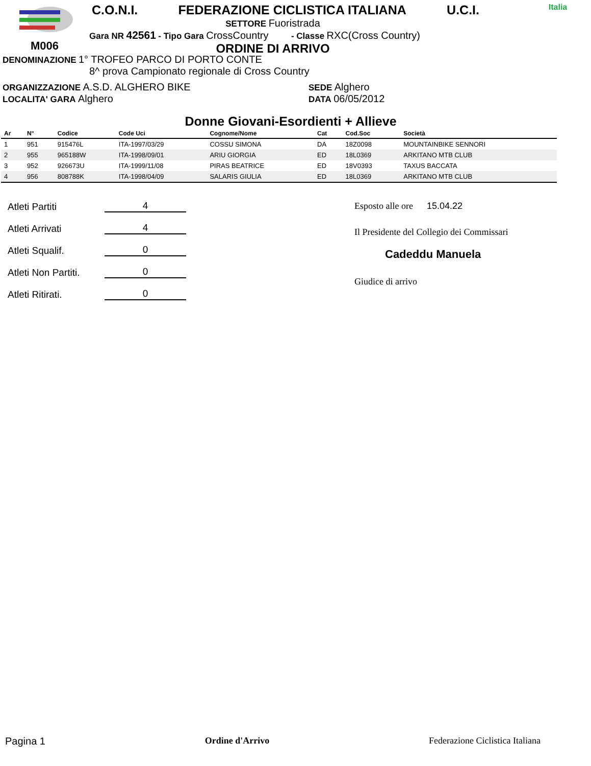M006
C.O.N.I. FEDERAZIONE CICLISTICA ITALIANA U.C.I.
SETTORE Fuoristrada
Gara NR 42561 - Tipo Gara CrossCountry - Classe RXC(Cross Country)
ORDINE DI ARRIVO
Italia
DENOMINAZIONE 1° TROFEO PARCO DI PORTO CONTE
8^ prova Campionato regionale di Cross Country
ORGANIZZAZIONE A.S.D. ALGHERO BIKE
LOCALITA' GARA Alghero
SEDE Alghero
DATA 06/05/2012
Donne Giovani-Esordienti + Allieve
| Ar | N° | Codice | Code Uci | Cognome/Nome | Cat | Cod.Soc | Società |
| --- | --- | --- | --- | --- | --- | --- | --- |
| 1 | 951 | 915476L | ITA-1997/03/29 | COSSU SIMONA | DA | 18Z0098 | MOUNTAINBIKE SENNORI |
| 2 | 955 | 965188W | ITA-1998/09/01 | ARIU GIORGIA | ED | 18L0369 | ARKITANO MTB CLUB |
| 3 | 952 | 926673U | ITA-1999/11/08 | PIRAS BEATRICE | ED | 18V0393 | TAXUS BACCATA |
| 4 | 956 | 808788K | ITA-1998/04/09 | SALARIS GIULIA | ED | 18L0369 | ARKITANO MTB CLUB |
Atleti Partiti 4
Atleti Arrivati 4
Atleti Squalif. 0
Atleti Non Partiti. 0
Atleti Ritirati. 0
Esposto alle ore 15.04.22
Il Presidente del Collegio dei Commissari
Cadeddu Manuela
Giudice di arrivo
Pagina 1 Ordine d'Arrivo Federazione Ciclistica Italiana